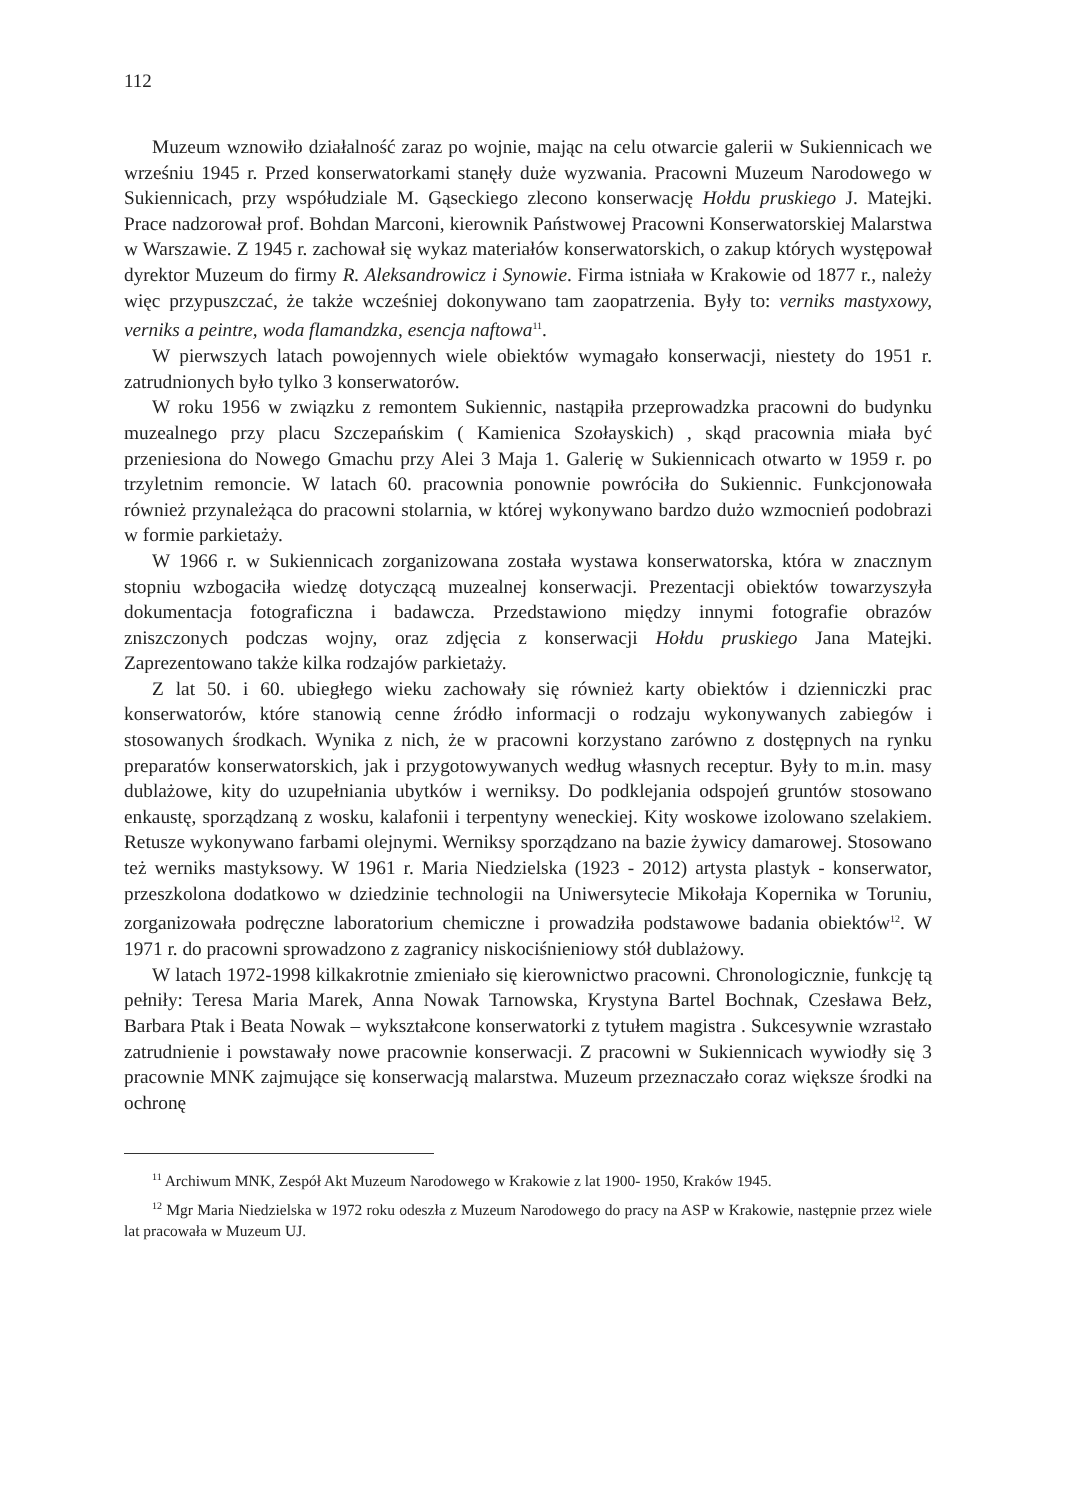112
Muzeum wznowiło działalność zaraz po wojnie, mając na celu otwarcie galerii w Sukiennicach we wrześniu 1945 r. Przed konserwatorkami stanęły duże wyzwania. Pracowni Muzeum Narodowego w Sukiennicach, przy współudziale M. Gąseckiego zlecono konserwację Hołdu pruskiego J. Matejki. Prace nadzorował prof. Bohdan Marconi, kierownik Państwowej Pracowni Konserwatorskiej Malarstwa w Warszawie. Z 1945 r. zachował się wykaz materiałów konserwatorskich, o zakup których występował dyrektor Muzeum do firmy R. Aleksandrowicz i Synowie. Firma istniała w Krakowie od 1877 r., należy więc przypuszczać, że także wcześniej dokonywano tam zaopatrzenia. Były to: verniks mastyxowy, verniks a peintre, woda flamandzka, esencja naftowa<sup>11</sup>.
W pierwszych latach powojennych wiele obiektów wymagało konserwacji, niestety do 1951 r. zatrudnionych było tylko 3 konserwatorów.
W roku 1956 w związku z remontem Sukiennic, nastąpiła przeprowadzka pracowni do budynku muzealnego przy placu Szczepańskim ( Kamienica Szołayskich) , skąd pracownia miała być przeniesiona do Nowego Gmachu przy Alei 3 Maja 1. Galerię w Sukiennicach otwarto w 1959 r. po trzyletnim remoncie. W latach 60. pracownia ponownie powróciła do Sukiennic. Funkcjonowała również przynależąca do pracowni stolarnia, w której wykonywano bardzo dużo wzmocnień podobrazi w formie parkietaży.
W 1966 r. w Sukiennicach zorganizowana została wystawa konserwatorska, która w znacznym stopniu wzbogaciła wiedzę dotyczącą muzealnej konserwacji. Prezentacji obiektów towarzyszyła dokumentacja fotograficzna i badawcza. Przedstawiono między innymi fotografie obrazów zniszczonych podczas wojny, oraz zdjęcia z konserwacji Hołdu pruskiego Jana Matejki. Zaprezentowano także kilka rodzajów parkietaży.
Z lat 50. i 60. ubiegłego wieku zachowały się również karty obiektów i dzienniczki prac konserwatorów, które stanowią cenne źródło informacji o rodzaju wykonywanych zabiegów i stosowanych środkach. Wynika z nich, że w pracowni korzystano zarówno z dostępnych na rynku preparatów konserwatorskich, jak i przygotowywanych według własnych receptur. Były to m.in. masy dublażowe, kity do uzupełniania ubytków i werniksy. Do podklejania odspojeń gruntów stosowano enkaustę, sporządzaną z wosku, kalafonii i terpentyny weneckiej. Kity woskowe izolowano szelakiem. Retusze wykonywano farbami olejnymi. Werniksy sporządzano na bazie żywicy damarowej. Stosowano też werniks mastyksowy. W 1961 r. Maria Niedzielska (1923 - 2012) artysta plastyk - konserwator, przeszkolona dodatkowo w dziedzinie technologii na Uniwersytecie Mikołaja Kopernika w Toruniu, zorganizowała podręczne laboratorium chemiczne i prowadziła podstawowe badania obiektów<sup>12</sup>. W 1971 r. do pracowni sprowadzono z zagranicy niskociśnieniowy stół dublażowy.
W latach 1972-1998 kilkakrotnie zmieniało się kierownictwo pracowni. Chronologicznie, funkcję tą pełniły: Teresa Maria Marek, Anna Nowak Tarnowska, Krystyna Bartel Bochnak, Czesława Bełz, Barbara Ptak i Beata Nowak – wykształcone konserwatorki z tytułem magistra . Sukcesywnie wzrastało zatrudnienie i powstawały nowe pracownie konserwacji. Z pracowni w Sukiennicach wywiodły się 3 pracownie MNK zajmujące się konserwacją malarstwa. Muzeum przeznaczało coraz większe środki na ochronę
<sup>11</sup> Archiwum MNK, Zespół Akt Muzeum Narodowego w Krakowie z lat 1900- 1950, Kraków 1945.
<sup>12</sup> Mgr Maria Niedzielska w 1972 roku odeszła z Muzeum Narodowego do pracy na ASP w Krakowie, następnie przez wiele lat pracowała w Muzeum UJ.